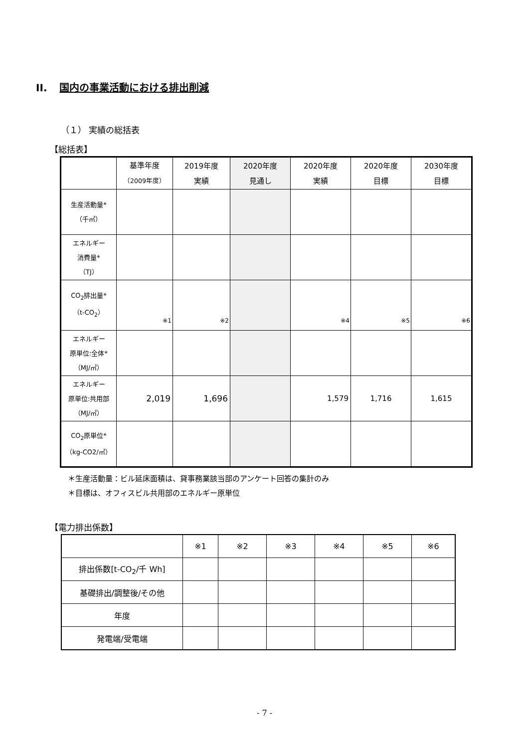II. 国内の事業活動における排出削減
（１） 実績の総括表
【総括表】
| | 基準年度 （2009年度） | 2019年度 実績 | 2020年度 見通し | 2020年度 実績 | 2020年度 目標 | 2030年度 目標 |
| --- | --- | --- | --- | --- | --- | --- |
| 生産活動量* （千㎡） | | | | | | |
| エネルギー 消費量* （TJ） | | | | | | |
| CO<sub>2</sub>排出量* （t-CO<sub>2</sub>） | ※1 | ※2 | | ※4 | ※5 | ※6 |
| エネルギー 原単位:全体* （MJ/㎡） | | | | | | |
| エネルギー 原単位:共用部 （MJ/㎡） | 2,019 | 1,696 | | 1,579 | 1,716 | 1,615 |
| CO<sub>2</sub>原単位* （kg-CO2/㎡） | | | | | | |
＊生産活動量：ビル延床面積は、貸事務業該当部のアンケート回答の集計のみ
＊目標は、オフィスビル共用部のエネルギー原単位
【電力排出係数】
| | ※1 | ※2 | ※3 | ※4 | ※5 | ※6 |
| 排出係数[t-CO<sub>2</sub>/千 Wh] | | | | | | |
| 基礎排出/調整後/その他 | | | | | | |
| 年度 | | | | | | |
| 発電端/受電端 | | | | | | |
- 7 -